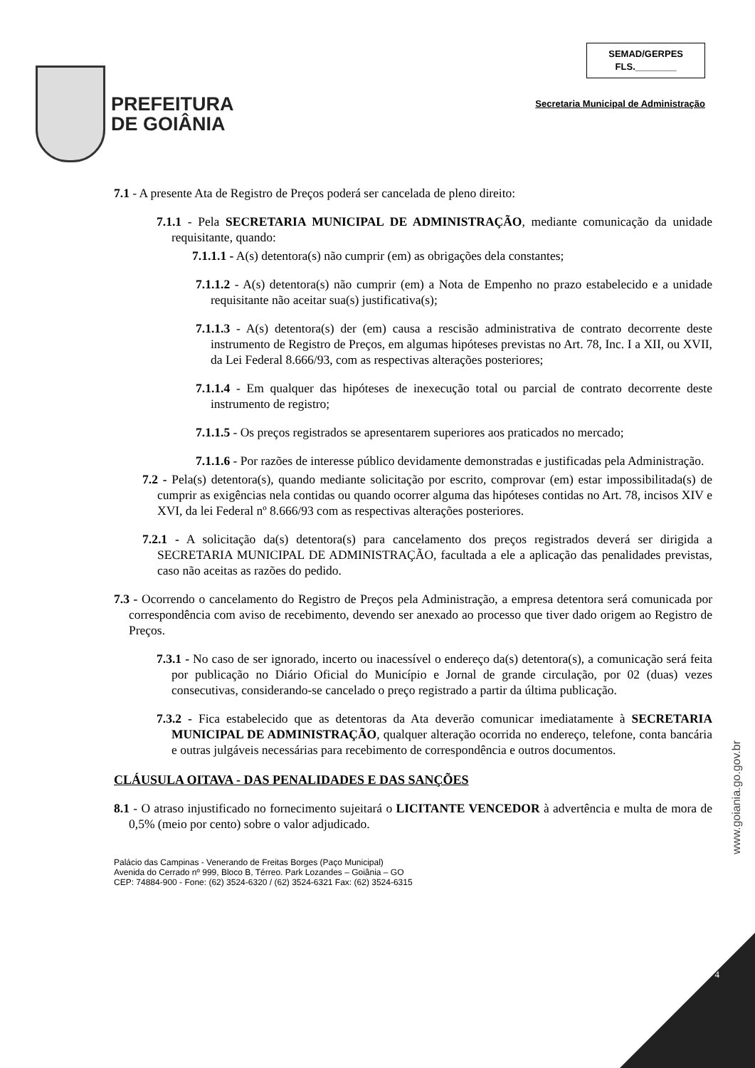PREFEITURA
DE GOIÂNIA
SEMAD/GERPES
FLS.________
Secretaria Municipal de Administração
7.1 - A presente Ata de Registro de Preços poderá ser cancelada de pleno direito:
7.1.1 - Pela SECRETARIA MUNICIPAL DE ADMINISTRAÇÃO, mediante comunicação da unidade requisitante, quando:
7.1.1.1 - A(s) detentora(s) não cumprir (em) as obrigações dela constantes;
7.1.1.2 - A(s) detentora(s) não cumprir (em) a Nota de Empenho no prazo estabelecido e a unidade requisitante não aceitar sua(s) justificativa(s);
7.1.1.3 - A(s) detentora(s) der (em) causa a rescisão administrativa de contrato decorrente deste instrumento de Registro de Preços, em algumas hipóteses previstas no Art. 78, Inc. I a XII, ou XVII, da Lei Federal 8.666/93, com as respectivas alterações posteriores;
7.1.1.4 - Em qualquer das hipóteses de inexecução total ou parcial de contrato decorrente deste instrumento de registro;
7.1.1.5 - Os preços registrados se apresentarem superiores aos praticados no mercado;
7.1.1.6 - Por razões de interesse público devidamente demonstradas e justificadas pela Administração.
7.2 - Pela(s) detentora(s), quando mediante solicitação por escrito, comprovar (em) estar impossibilitada(s) de cumprir as exigências nela contidas ou quando ocorrer alguma das hipóteses contidas no Art. 78, incisos XIV e XVI, da lei Federal nº 8.666/93 com as respectivas alterações posteriores.
7.2.1 - A solicitação da(s) detentora(s) para cancelamento dos preços registrados deverá ser dirigida a SECRETARIA MUNICIPAL DE ADMINISTRAÇÃO, facultada a ele a aplicação das penalidades previstas, caso não aceitas as razões do pedido.
7.3 - Ocorrendo o cancelamento do Registro de Preços pela Administração, a empresa detentora será comunicada por correspondência com aviso de recebimento, devendo ser anexado ao processo que tiver dado origem ao Registro de Preços.
7.3.1 - No caso de ser ignorado, incerto ou inacessível o endereço da(s) detentora(s), a comunicação será feita por publicação no Diário Oficial do Município e Jornal de grande circulação, por 02 (duas) vezes consecutivas, considerando-se cancelado o preço registrado a partir da última publicação.
7.3.2 - Fica estabelecido que as detentoras da Ata deverão comunicar imediatamente à SECRETARIA MUNICIPAL DE ADMINISTRAÇÃO, qualquer alteração ocorrida no endereço, telefone, conta bancária e outras julgáveis necessárias para recebimento de correspondência e outros documentos.
CLÁUSULA OITAVA - DAS PENALIDADES E DAS SANÇÕES
8.1 - O atraso injustificado no fornecimento sujeitará o LICITANTE VENCEDOR à advertência e multa de mora de 0,5% (meio por cento) sobre o valor adjudicado.
Palácio das Campinas - Venerando de Freitas Borges (Paço Municipal)
Avenida do Cerrado nº 999, Bloco B, Térreo. Park Lozandes – Goiânia – GO
CEP: 74884-900 - Fone: (62) 3524-6320 / (62) 3524-6321 Fax: (62) 3524-6315
www.goiania.go.gov.br
4